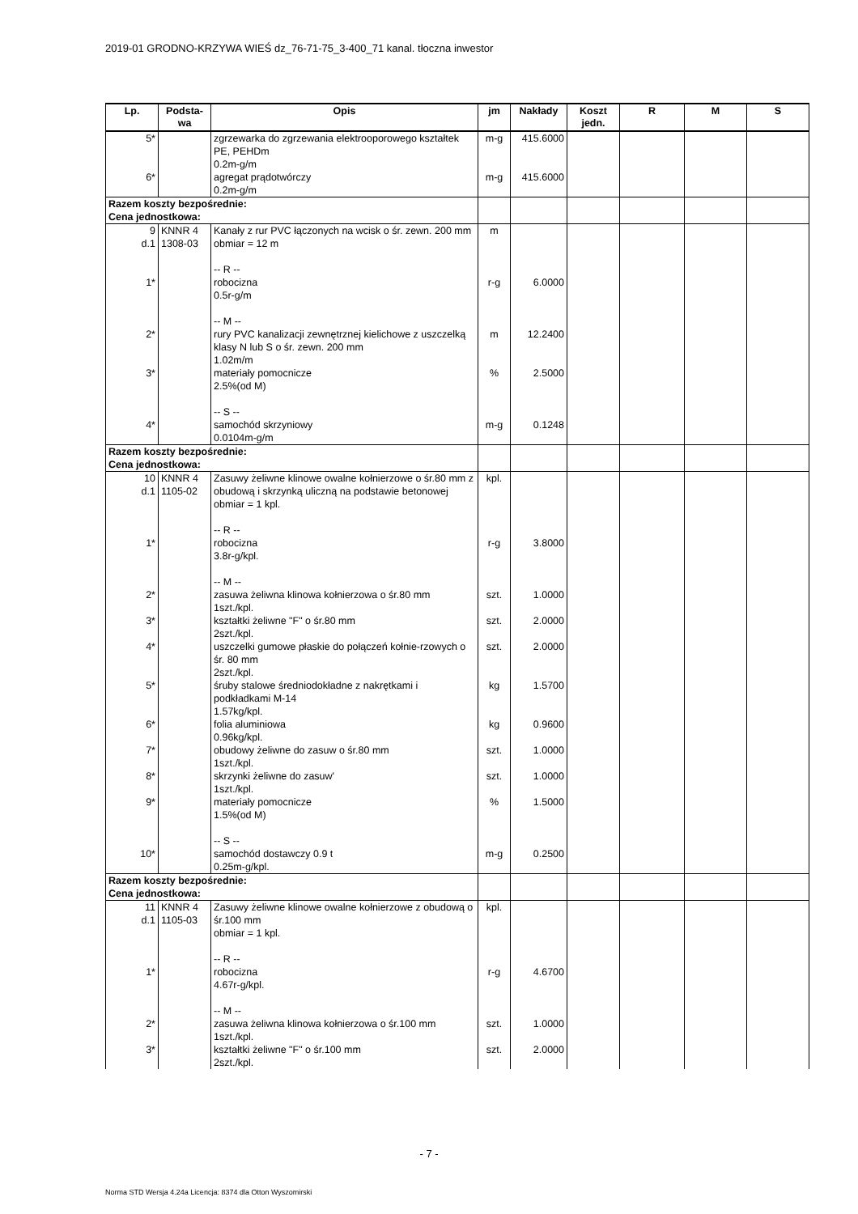2019-01 GRODNO-KRZYWA WIEŚ dz_76-71-75_3-400_71 kanal. tłoczna inwestor
| Lp. | Podsta- wa | Opis | jm | Nakłady | Koszt jedn. | R | M | S |
| --- | --- | --- | --- | --- | --- | --- | --- | --- |
| 5* | | zgrzewarka do zgrzewania elektrooporowego kształtek PE, PEHDm 0.2m-g/m | m-g | 415.6000 | | | | |
| 6* | | agregat prądotwórczy 0.2m-g/m | m-g | 415.6000 | | | | |
| Razem koszty bezpośrednie: Cena jednostkowa: | | | | | | | | |
| 9 d.1 | KNNR 4 1308-03 | Kanały z rur PVC łączonych na wcisk o śr. zewn. 200 mm obmiar = 12 m -- R -- | m | | | | | |
| 1* | | robocizna 0.5r-g/m -- M -- | r-g | 6.0000 | | | | |
| 2* | | rury PVC kanalizacji zewnętrznej kielichowe z uszczelką klasy N lub S o śr. zewn. 200 mm 1.02m/m | m | 12.2400 | | | | |
| 3* | | materiały pomocnicze 2.5%(od M) -- S -- | % | 2.5000 | | | | |
| 4* | | samochód skrzyniowy 0.0104m-g/m | m-g | 0.1248 | | | | |
| Razem koszty bezpośrednie: Cena jednostkowa: | | | | | | | | |
| 10 d.1 | KNNR 4 1105-02 | Zasuwy żeliwne klinowe owalne kołnierzowe o śr.80 mm z obudową i skrzynką uliczną na podstawie betonowej obmiar = 1 kpl. -- R -- | kpl. | | | | | |
| 1* | | robocizna 3.8r-g/kpl. -- M -- | r-g | 3.8000 | | | | |
| 2* | | zasuwa żeliwna klinowa kołnierzowa o śr.80 mm 1szt./kpl. | szt. | 1.0000 | | | | |
| 3* | | kształtki żeliwne "F" o śr.80 mm 2szt./kpl. | szt. | 2.0000 | | | | |
| 4* | | uszczelki gumowe płaskie do połączeń kołnie-rzowych o śr. 80 mm 2szt./kpl. | szt. | 2.0000 | | | | |
| 5* | | śruby stalowe średniodokładne z nakrętkami i podkładkami M-14 1.57kg/kpl. | kg | 1.5700 | | | | |
| 6* | | folia aluminiowa 0.96kg/kpl. | kg | 0.9600 | | | | |
| 7* | | obudowy żeliwne do zasuw o śr.80 mm 1szt./kpl. | szt. | 1.0000 | | | | |
| 8* | | skrzynki żeliwne do zasuw' 1szt./kpl. | szt. | 1.0000 | | | | |
| 9* | | materiały pomocnicze 1.5%(od M) -- S -- | % | 1.5000 | | | | |
| 10* | | samochód dostawczy 0.9 t 0.25m-g/kpl. | m-g | 0.2500 | | | | |
| Razem koszty bezpośrednie: Cena jednostkowa: | | | | | | | | |
| 11 d.1 | KNNR 4 1105-03 | Zasuwy żeliwne klinowe owalne kołnierzowe z obudową o śr.100 mm obmiar = 1 kpl. -- R -- | kpl. | | | | | |
| 1* | | robocizna 4.67r-g/kpl. -- M -- | r-g | 4.6700 | | | | |
| 2* | | zasuwa żeliwna klinowa kołnierzowa o śr.100 mm 1szt./kpl. | szt. | 1.0000 | | | | |
| 3* | | kształtki żeliwne "F" o śr.100 mm 2szt./kpl. | szt. | 2.0000 | | | | |
- 7 -
Norma STD Wersja 4.24a Licencja: 8374 dla Otton Wyszomirski